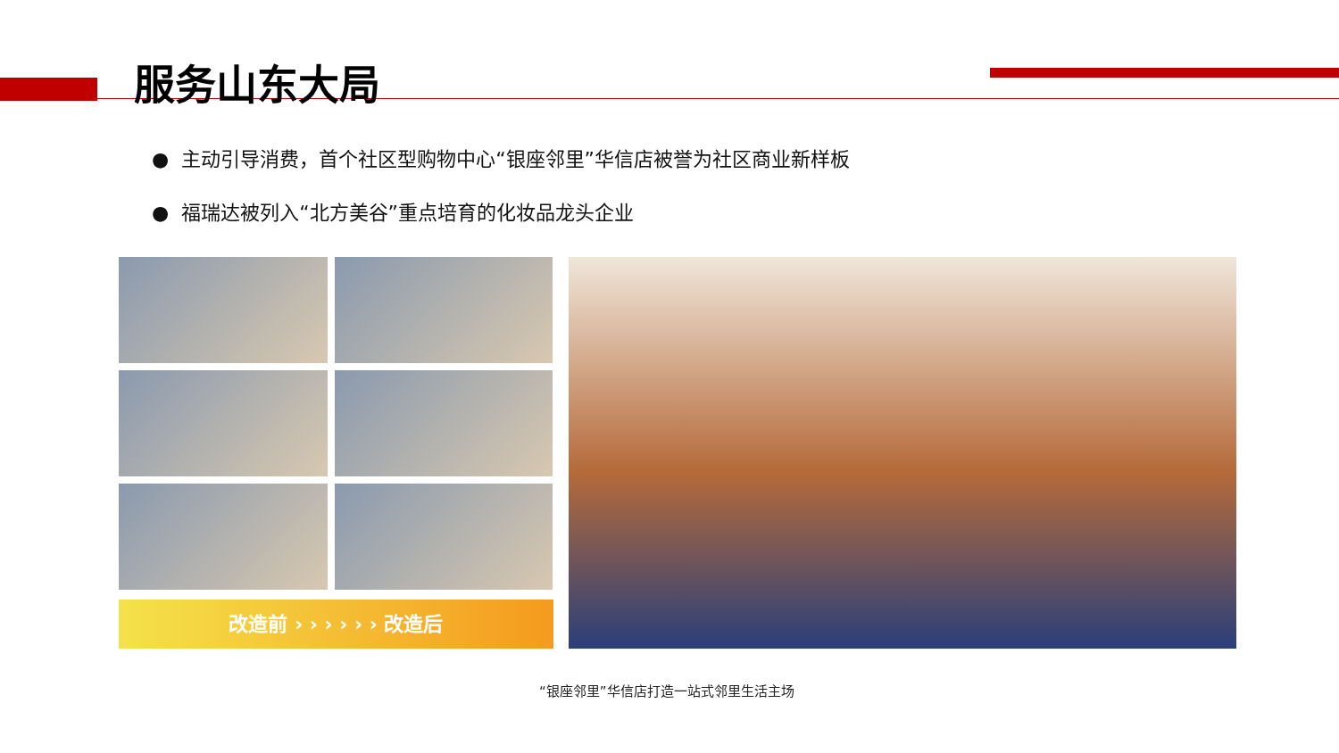服务山东大局
● 主动引导消费，首个社区型购物中心“银座邻里”华信店被誉为社区商业新样板
● 福瑞达被列入“北方美谷”重点培育的化妆品龙头企业
改造前 › › › › › › 改造后
“银座邻里”华信店打造一站式邻里生活主场